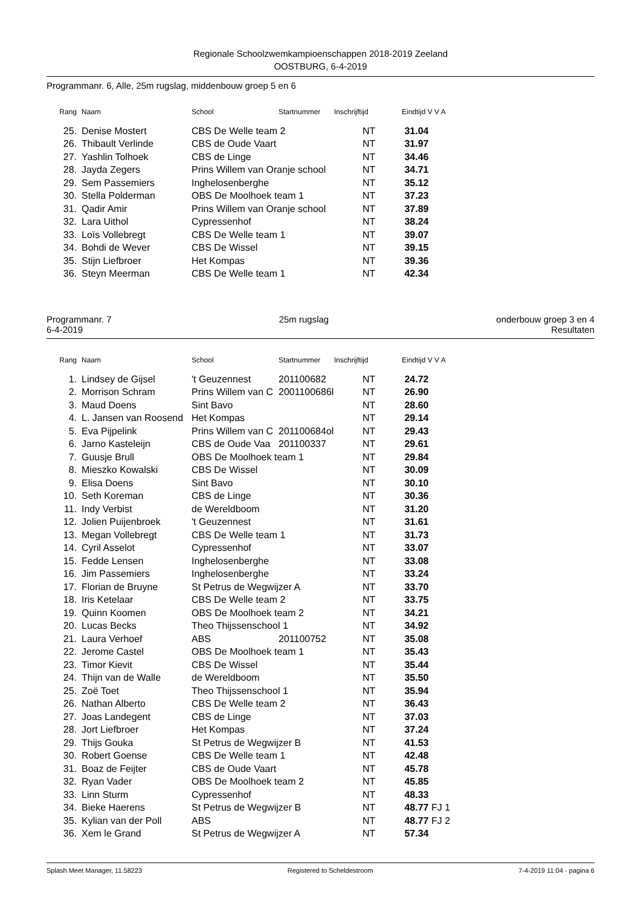Regionale Schoolzwemkampioenschappen 2018-2019 Zeeland
OOSTBURG, 6-4-2019
Programmanr. 6, Alle, 25m rugslag, middenbouw groep 5 en 6
| Rang | Naam | School | Startnummer | Inschrijftijd | Eindtijd V V A |
| --- | --- | --- | --- | --- | --- |
| 25. | Denise Mostert | CBS De Welle team 2 | | NT | 31.04 |
| 26. | Thibault Verlinde | CBS de Oude Vaart | | NT | 31.97 |
| 27. | Yashlin Tolhoek | CBS de Linge | | NT | 34.46 |
| 28. | Jayda Zegers | Prins Willem van Oranje school | | NT | 34.71 |
| 29. | Sem Passemiers | Inghelosenberghe | | NT | 35.12 |
| 30. | Stella Polderman | OBS De Moolhoek team 1 | | NT | 37.23 |
| 31. | Qadir Amir | Prins Willem van Oranje school | | NT | 37.89 |
| 32. | Lara Uithol | Cypressenhof | | NT | 38.24 |
| 33. | Loïs Vollebregt | CBS De Welle team 1 | | NT | 39.07 |
| 34. | Bohdi de Wever | CBS De Wissel | | NT | 39.15 |
| 35. | Stijn Liefbroer | Het Kompas | | NT | 39.36 |
| 36. | Steyn Meerman | CBS De Welle team 1 | | NT | 42.34 |
Programmanr. 7 25m rugslag onderbouw groep 3 en 4
6-4-2019 Resultaten
| Rang | Naam | School | Startnummer | Inschrijftijd | Eindtijd V V A |
| --- | --- | --- | --- | --- | --- |
| 1. | Lindsey de Gijsel | 't Geuzennest | 201100682 | NT | 24.72 |
| 2. | Morrison Schram | Prins Willem van C | 2001100686l | NT | 26.90 |
| 3. | Maud Doens | Sint Bavo | | NT | 28.60 |
| 4. | L. Jansen van Roosend | Het Kompas | | NT | 29.14 |
| 5. | Eva Pijpelink | Prins Willem van C | 201100684ol | NT | 29.43 |
| 6. | Jarno Kasteleijn | CBS de Oude Vaa | 201100337 | NT | 29.61 |
| 7. | Guusje Brull | OBS De Moolhoek team 1 | | NT | 29.84 |
| 8. | Mieszko Kowalski | CBS De Wissel | | NT | 30.09 |
| 9. | Elisa Doens | Sint Bavo | | NT | 30.10 |
| 10. | Seth Koreman | CBS de Linge | | NT | 30.36 |
| 11. | Indy Verbist | de Wereldboom | | NT | 31.20 |
| 12. | Jolien Puijenbroek | 't Geuzennest | | NT | 31.61 |
| 13. | Megan Vollebregt | CBS De Welle team 1 | | NT | 31.73 |
| 14. | Cyril Asselot | Cypressenhof | | NT | 33.07 |
| 15. | Fedde Lensen | Inghelosenberghe | | NT | 33.08 |
| 16. | Jim Passemiers | Inghelosenberghe | | NT | 33.24 |
| 17. | Florian de Bruyne | St Petrus de Wegwijzer A | | NT | 33.70 |
| 18. | Iris Ketelaar | CBS De Welle team 2 | | NT | 33.75 |
| 19. | Quinn Koomen | OBS De Moolhoek team 2 | | NT | 34.21 |
| 20. | Lucas Becks | Theo Thijssenschool 1 | | NT | 34.92 |
| 21. | Laura Verhoef | ABS | 201100752 | NT | 35.08 |
| 22. | Jerome Castel | OBS De Moolhoek team 1 | | NT | 35.43 |
| 23. | Timor Kievit | CBS De Wissel | | NT | 35.44 |
| 24. | Thijn van de Walle | de Wereldboom | | NT | 35.50 |
| 25. | Zoë Toet | Theo Thijssenschool 1 | | NT | 35.94 |
| 26. | Nathan Alberto | CBS De Welle team 2 | | NT | 36.43 |
| 27. | Joas Landegent | CBS de Linge | | NT | 37.03 |
| 28. | Jort Liefbroer | Het Kompas | | NT | 37.24 |
| 29. | Thijs Gouka | St Petrus de Wegwijzer B | | NT | 41.53 |
| 30. | Robert Goense | CBS De Welle team 1 | | NT | 42.48 |
| 31. | Boaz de Feijter | CBS de Oude Vaart | | NT | 45.78 |
| 32. | Ryan Vader | OBS De Moolhoek team 2 | | NT | 45.85 |
| 33. | Linn Sturm | Cypressenhof | | NT | 48.33 |
| 34. | Bieke Haerens | St Petrus de Wegwijzer B | | NT | 48.77 FJ 1 |
| 35. | Kylian van der Poll | ABS | | NT | 48.77 FJ 2 |
| 36. | Xem le Grand | St Petrus de Wegwijzer A | | NT | 57.34 |
Splash Meet Manager, 11.58223 Registered to Scheldestroom 7-4-2019 11:04 - pagina 6